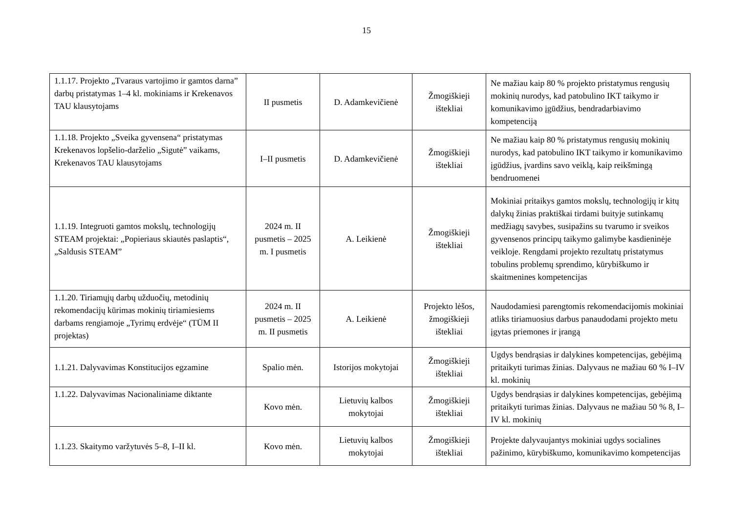15
| 1.1.17. Projekto „Tvaraus vartojimo ir gamtos darna” darbų pristatymas 1–4 kl. mokiniams ir Krekenavos TAU klausytojams | II pusmetis | D. Adamkevičienė | Žmogiškieji ištekliai | Ne mažiau kaip 80 % projekto pristatymus rengusių mokinių nurodys, kad patobulino IKT taikymo ir komunikavimo įgūdžius, bendradarbiavimo kompetenciją |
| 1.1.18. Projekto „Sveika gyvensena“ pristatymas Krekenavos lopšelio-darželio „Sigutė” vaikams, Krekenavos TAU klausytojams | I–II pusmetis | D. Adamkevičienė | Žmogiškieji ištekliai | Ne mažiau kaip 80 % pristatymus rengusių mokinių nurodys, kad patobulino IKT taikymo ir komunikavimo įgūdžius, įvardins savo veiklą, kaip reikšmingą bendruomenei |
| 1.1.19. Integruoti gamtos mokslų, technologijų STEAM projektai: „Popieriaus skiautės paslaptis“, „Saldusis STEAM” | 2024 m. II pusmetis – 2025 m. I pusmetis | A. Leikienė | Žmogiškieji ištekliai | Mokiniai pritaikys gamtos mokslų, technologijų ir kitų dalykų žinias praktiškai tirdami buityje sutinkamų medžiagų savybes, susipažins su tvarumo ir sveikos gyvensenos principų taikymo galimybe kasdieninėje veikloje. Rengdami projekto rezultatų pristatymus tobulins problemų sprendimo, kūrybiškumo ir skaitmenines kompetencijas |
| 1.1.20. Tiriamųjų darbų užduočių, metodinių rekomendacijų kūrimas mokinių tiriamiesiems darbams rengiamoje „Tyrimų erdvėje“ (TŪM II projektas) | 2024 m. II pusmetis – 2025 m. II pusmetis | A. Leikienė | Projekto lėšos, žmogiškieji ištekliai | Naudodamiesi parengtomis rekomendacijomis mokiniai atliks tiriamuosius darbus panaudodami projekto metu įgytas priemones ir įrangą |
| 1.1.21. Dalyvavimas Konstitucijos egzamine | Spalio mėn. | Istorijos mokytojai | Žmogiškieji ištekliai | Ugdys bendrąsias ir dalykines kompetencijas, gebėjimą pritaikyti turimas žinias. Dalyvaus ne mažiau 60 % I–IV kl. mokinių |
| 1.1.22. Dalyvavimas Nacionaliniame diktante | Kovo mėn. | Lietuvių kalbos mokytojai | Žmogiškieji ištekliai | Ugdys bendrąsias ir dalykines kompetencijas, gebėjimą pritaikyti turimas žinias. Dalyvaus ne mažiau 50 % 8, I–IV kl. mokinių |
| 1.1.23. Skaitymo varžytuvės 5–8, I–II kl. | Kovo mėn. | Lietuvių kalbos mokytojai | Žmogiškieji ištekliai | Projekte dalyvaujantys mokiniai ugdys socialines pažinimo, kūrybiškumo, komunikavimo kompetencijas |